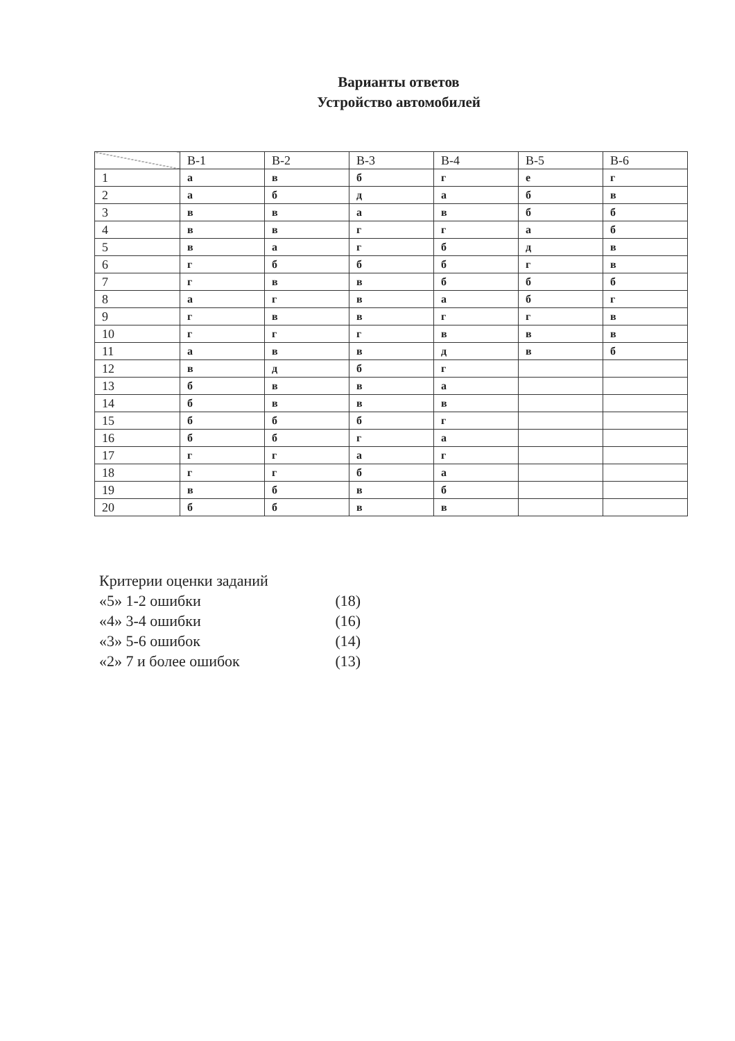Варианты ответов
Устройство автомобилей
| | В-1 | В-2 | В-3 | В-4 | В-5 | В-6 |
| --- | --- | --- | --- | --- | --- | --- |
| 1 | а | в | б | г | е | г |
| 2 | а | б | д | а | б | в |
| 3 | в | в | а | в | б | б |
| 4 | в | в | г | г | а | б |
| 5 | в | а | г | б | д | в |
| 6 | г | б | б | б | г | в |
| 7 | г | в | в | б | б | б |
| 8 | а | г | в | а | б | г |
| 9 | г | в | в | г | г | в |
| 10 | г | г | г | в | в | в |
| 11 | а | в | в | д | в | б |
| 12 | в | д | б | г | | |
| 13 | б | в | в | а | | |
| 14 | б | в | в | в | | |
| 15 | б | б | б | г | | |
| 16 | б | б | г | а | | |
| 17 | г | г | а | г | | |
| 18 | г | г | б | а | | |
| 19 | в | б | в | б | | |
| 20 | б | б | в | в | | |
Критерии оценки заданий
«5» 1-2 ошибки (18)
«4» 3-4 ошибки (16)
«3» 5-6 ошибок (14)
«2» 7 и более ошибок (13)